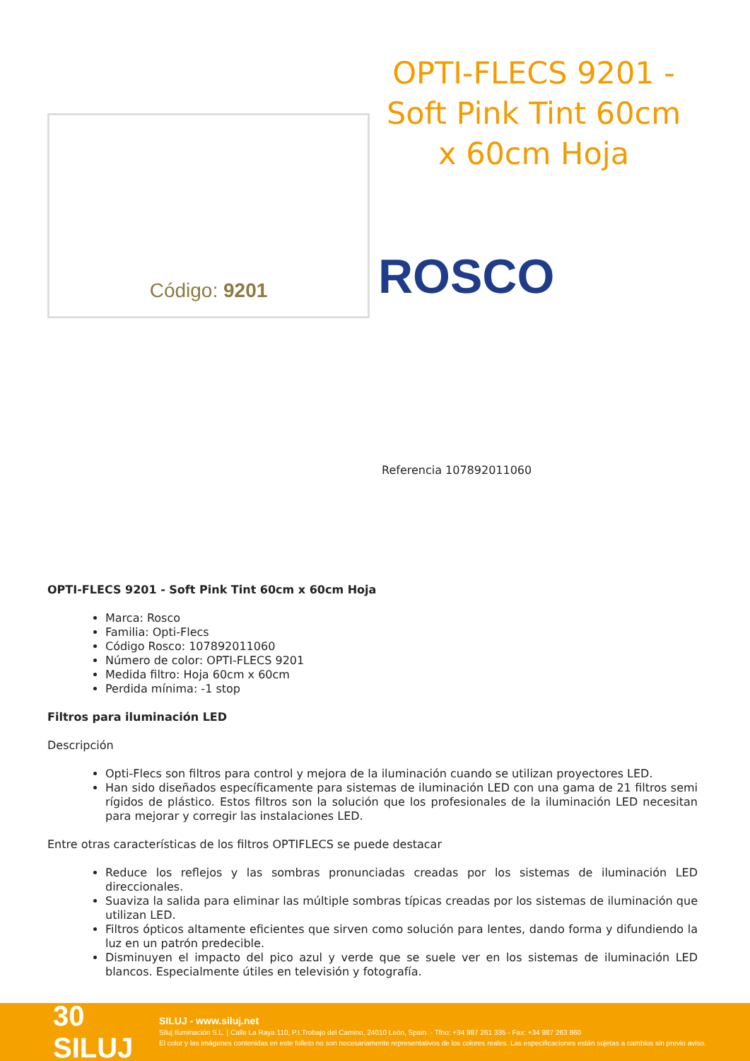Código: 9201
OPTI-FLECS 9201 - Soft Pink Tint 60cm x 60cm Hoja
ROSCO
Referencia 107892011060
OPTI-FLECS 9201 - Soft Pink Tint 60cm x 60cm Hoja
Marca: Rosco
Familia: Opti-Flecs
Código Rosco: 107892011060
Número de color: OPTI-FLECS 9201
Medida filtro: Hoja 60cm x 60cm
Perdida mínima: -1 stop
Filtros para iluminación LED
Descripción
Opti-Flecs son filtros para control y mejora de la iluminación cuando se utilizan proyectores LED.
Han sido diseñados específicamente para sistemas de iluminación LED con una gama de 21 filtros semi rígidos de plástico. Estos filtros son la solución que los profesionales de la iluminación LED necesitan para mejorar y corregir las instalaciones LED.
Entre otras características de los filtros OPTIFLECS se puede destacar
Reduce los reflejos y las sombras pronunciadas creadas por los sistemas de iluminación LED direccionales.
Suaviza la salida para eliminar las múltiple sombras típicas creadas por los sistemas de iluminación que utilizan LED.
Filtros ópticos altamente eficientes que sirven como solución para lentes, dando forma y difundiendo la luz en un patrón predecible.
Disminuyen el impacto del pico azul y verde que se suele ver en los sistemas de iluminación LED blancos. Especialmente útiles en televisión y fotografía.
30 SILUJ
SILUJ - www.siluj.net
Siluj Iluminación S.L. | Calle La Raya 110, P.I.Trobajo del Camino, 24010 León, Spain. - Tfno: +34 987 261 335 - Fax: +34 987 263 860
El color y las imágenes contenidas en este folleto no son necesariamente representativos de los colores reales. Las especificaciones están sujetas a cambios sin previo aviso.